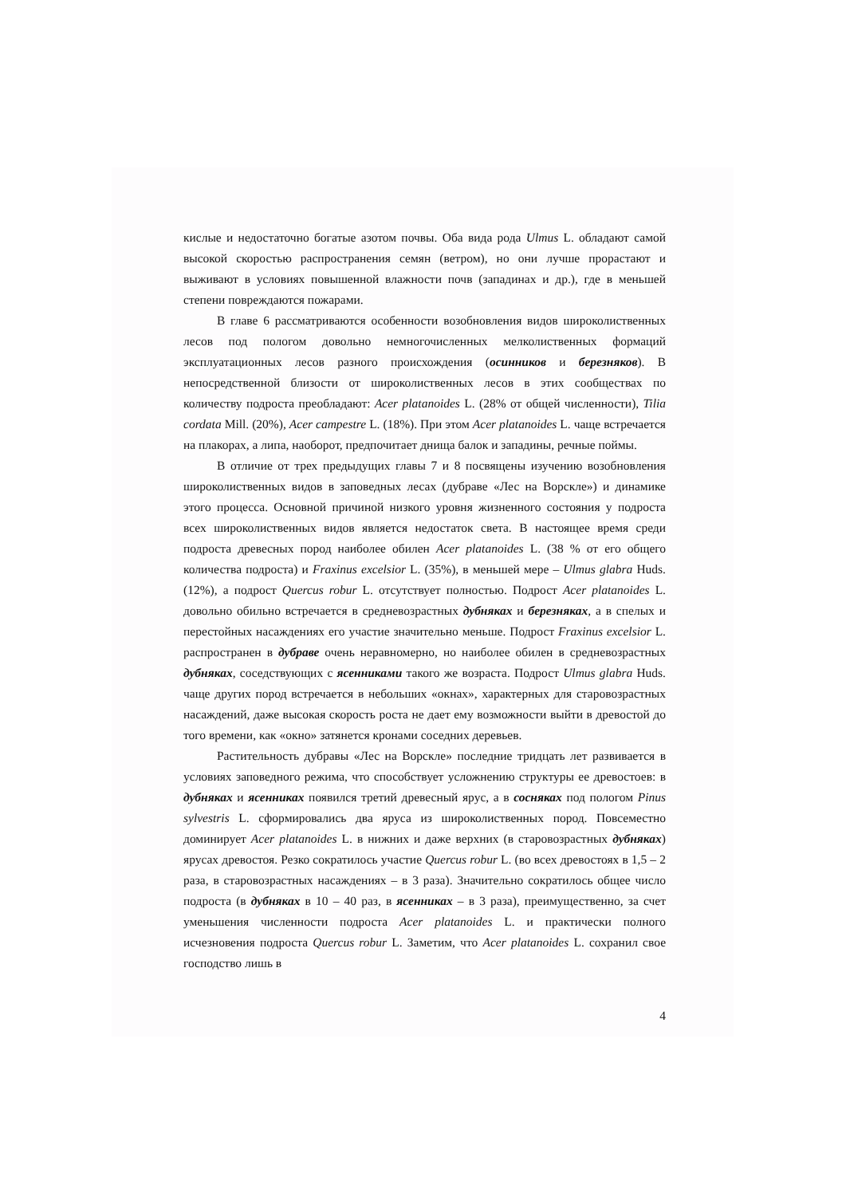кислые и недостаточно богатые азотом почвы. Оба вида рода Ulmus L. обладают самой высокой скоростью распространения семян (ветром), но они лучше прорастают и выживают в условиях повышенной влажности почв (западинах и др.), где в меньшей степени повреждаются пожарами.
В главе 6 рассматриваются особенности возобновления видов широколиственных лесов под пологом довольно немногочисленных мелколиственных формаций эксплуатационных лесов разного происхождения (осинников и березняков). В непосредственной близости от широколиственных лесов в этих сообществах по количеству подроста преобладают: Acer platanoides L. (28% от общей численности), Tilia cordata Mill. (20%), Acer campestre L. (18%). При этом Acer platanoides L. чаще встречается на плакорах, а липа, наоборот, предпочитает днища балок и западины, речные поймы.
В отличие от трех предыдущих главы 7 и 8 посвящены изучению возобновления широколиственных видов в заповедных лесах (дубраве «Лес на Ворскле») и динамике этого процесса. Основной причиной низкого уровня жизненного состояния у подроста всех широколиственных видов является недостаток света. В настоящее время среди подроста древесных пород наиболее обилен Acer platanoides L. (38 % от его общего количества подроста) и Fraxinus excelsior L. (35%), в меньшей мере – Ulmus glabra Huds. (12%), а подрост Quercus robur L. отсутствует полностью. Подрост Acer platanoides L. довольно обильно встречается в средневозрастных дубняках и березняках, а в спелых и перестойных насаждениях его участие значительно меньше. Подрост Fraxinus excelsior L. распространен в дубраве очень неравномерно, но наиболее обилен в средневозрастных дубняках, соседствующих с ясенниками такого же возраста. Подрост Ulmus glabra Huds. чаще других пород встречается в небольших «окнах», характерных для старовозрастных насаждений, даже высокая скорость роста не дает ему возможности выйти в древостой до того времени, как «окно» затянется кронами соседних деревьев.
Растительность дубравы «Лес на Ворскле» последние тридцать лет развивается в условиях заповедного режима, что способствует усложнению структуры ее древостоев: в дубняках и ясенниках появился третий древесный ярус, а в сосняках под пологом Pinus sylvestris L. сформировались два яруса из широколиственных пород. Повсеместно доминирует Acer platanoides L. в нижних и даже верхних (в старовозрастных дубняках) ярусах древостоя. Резко сократилось участие Quercus robur L. (во всех древостоях в 1,5 – 2 раза, в старовозрастных насаждениях – в 3 раза). Значительно сократилось общее число подроста (в дубняках в 10 – 40 раз, в ясенниках – в 3 раза), преимущественно, за счет уменьшения численности подроста Acer platanoides L. и практически полного исчезновения подроста Quercus robur L. Заметим, что Acer platanoides L. сохранил свое господство лишь в
4